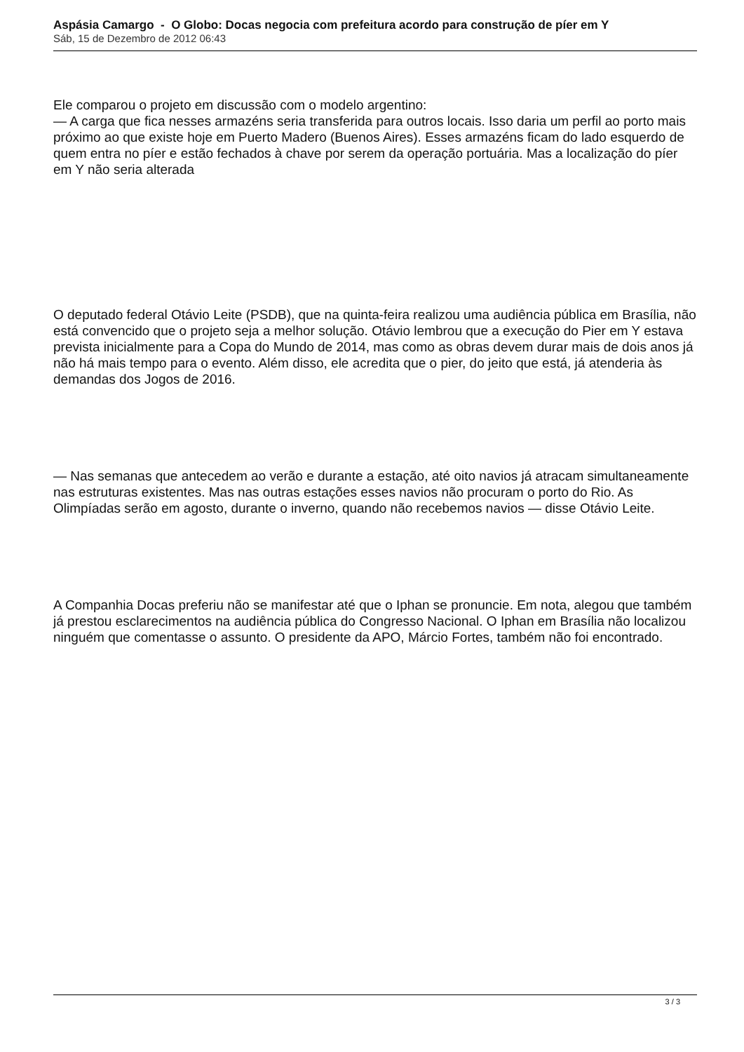Aspásia Camargo - O Globo: Docas negocia com prefeitura acordo para construção de píer em Y
Sáb, 15 de Dezembro de 2012 06:43
Ele comparou o projeto em discussão com o modelo argentino:
— A carga que fica nesses armazéns seria transferida para outros locais. Isso daria um perfil ao porto mais próximo ao que existe hoje em Puerto Madero (Buenos Aires). Esses armazéns ficam do lado esquerdo de quem entra no píer e estão fechados à chave por serem da operação portuária. Mas a localização do píer em Y não seria alterada
O deputado federal Otávio Leite (PSDB), que na quinta-feira realizou uma audiência pública em Brasília, não está convencido que o projeto seja a melhor solução. Otávio lembrou que a execução do Pier em Y estava prevista inicialmente para a Copa do Mundo de 2014, mas como as obras devem durar mais de dois anos já não há mais tempo para o evento. Além disso, ele acredita que o pier, do jeito que está, já atenderia às demandas dos Jogos de 2016.
— Nas semanas que antecedem ao verão e durante a estação, até oito navios já atracam simultaneamente nas estruturas existentes. Mas nas outras estações esses navios não procuram o porto do Rio. As Olimpíadas serão em agosto, durante o inverno, quando não recebemos navios — disse Otávio Leite.
A Companhia Docas preferiu não se manifestar até que o Iphan se pronuncie. Em nota, alegou que também já prestou esclarecimentos na audiência pública do Congresso Nacional. O Iphan em Brasília não localizou ninguém que comentasse o assunto. O presidente da APO, Márcio Fortes, também não foi encontrado.
3 / 3